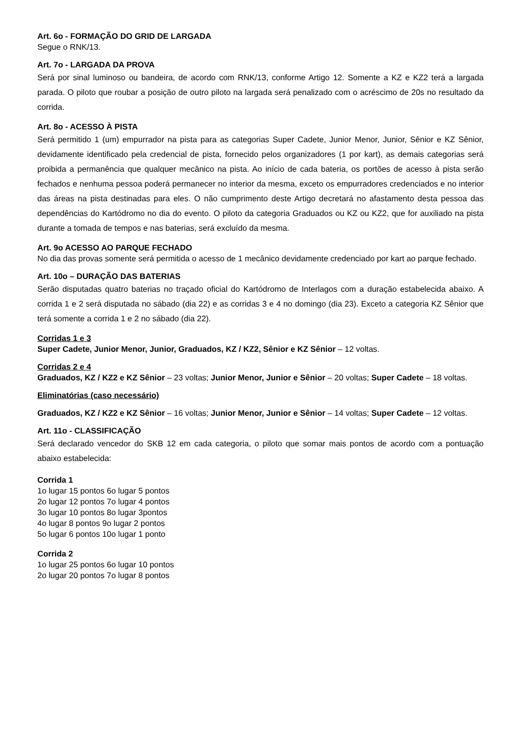Art. 6o - FORMAÇÃO DO GRID DE LARGADA
Segue o RNK/13.
Art. 7o - LARGADA DA PROVA
Será por sinal luminoso ou bandeira, de acordo com RNK/13, conforme Artigo 12. Somente a KZ e KZ2 terá a largada parada. O piloto que roubar a posição de outro piloto na largada será penalizado com o acréscimo de 20s no resultado da corrida.
Art. 8o - ACESSO À PISTA
Será permitido 1 (um) empurrador na pista para as categorias Super Cadete, Junior Menor, Junior, Sênior e KZ Sênior, devidamente identificado pela credencial de pista, fornecido pelos organizadores (1 por kart), as demais categorias será proibida a permanência que qualquer mecânico na pista. Ao início de cada bateria, os portões de acesso à pista serão fechados e nenhuma pessoa poderá permanecer no interior da mesma, exceto os empurradores credenciados e no interior das áreas na pista destinadas para eles. O não cumprimento deste Artigo decretará no afastamento desta pessoa das dependências do Kartódromo no dia do evento. O piloto da categoria Graduados ou KZ ou KZ2, que for auxiliado na pista durante a tomada de tempos e nas baterias, será excluído da mesma.
Art. 9o ACESSO AO PARQUE FECHADO
No dia das provas somente será permitida o acesso de 1 mecânico devidamente credenciado por kart ao parque fechado.
Art. 10o – DURAÇÃO DAS BATERIAS
Serão disputadas quatro baterias no traçado oficial do Kartódromo de Interlagos com a duração estabelecida abaixo. A corrida 1 e 2 será disputada no sábado (dia 22) e as corridas 3 e 4 no domingo (dia 23). Exceto a categoria KZ Sênior que terá somente a corrida 1 e 2 no sábado (dia 22).
Corridas 1 e 3
Super Cadete, Junior Menor, Junior, Graduados, KZ / KZ2, Sênior e KZ Sênior – 12 voltas.
Corridas 2 e 4
Graduados, KZ / KZ2 e KZ Sênior – 23 voltas; Junior Menor, Junior e Sênior – 20 voltas; Super Cadete – 18 voltas.
Eliminatórias (caso necessário)
Graduados, KZ / KZ2 e KZ Sênior – 16 voltas; Junior Menor, Junior e Sênior – 14 voltas; Super Cadete – 12 voltas.
Art. 11o - CLASSIFICAÇÃO
Será declarado vencedor do SKB 12 em cada categoria, o piloto que somar mais pontos de acordo com a pontuação abaixo estabelecida:
Corrida 1
1o lugar 15 pontos 6o lugar 5 pontos
2o lugar 12 pontos 7o lugar 4 pontos
3o lugar 10 pontos 8o lugar 3pontos
4o lugar 8 pontos 9o lugar 2 pontos
5o lugar 6 pontos 10o lugar 1 ponto
Corrida 2
1o lugar 25 pontos 6o lugar 10 pontos
2o lugar 20 pontos 7o lugar 8 pontos